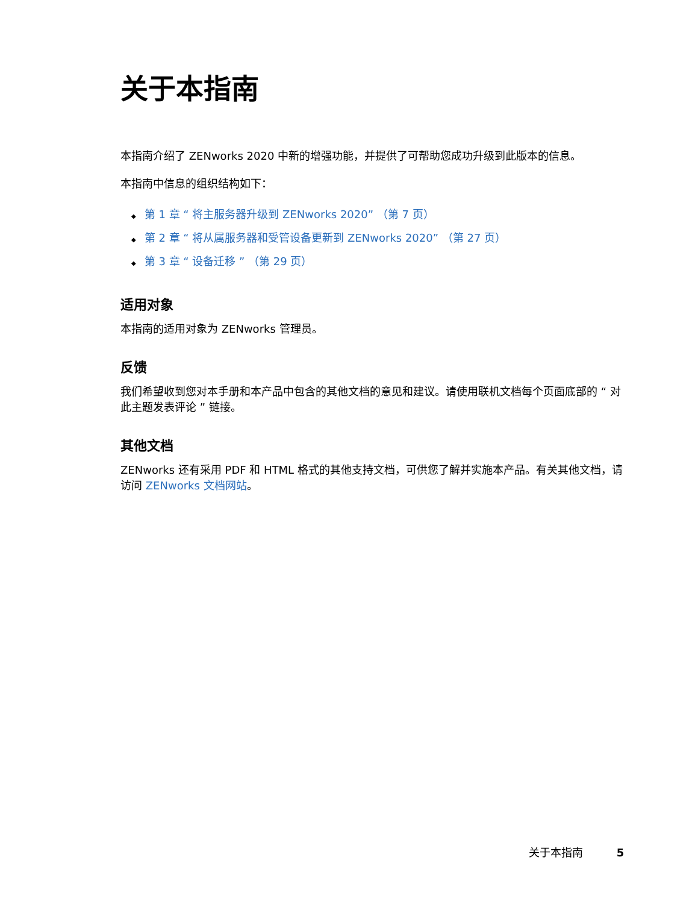关于本指南
本指南介绍了 ZENworks 2020 中新的增强功能，并提供了可帮助您成功升级到此版本的信息。
本指南中信息的组织结构如下：
◆ 第 1 章 “ 将主服务器升级到 ZENworks 2020” （第 7 页）
◆ 第 2 章 “ 将从属服务器和受管设备更新到 ZENworks 2020” （第 27 页）
◆ 第 3 章 “ 设备迁移 ” （第 29 页）
适用对象
本指南的适用对象为 ZENworks 管理员。
反馈
我们希望收到您对本手册和本产品中包含的其他文档的意见和建议。请使用联机文档每个页面底部的 “ 对此主题发表评论 ” 链接。
其他文档
ZENworks 还有采用 PDF 和 HTML 格式的其他支持文档，可供您了解并实施本产品。有关其他文档，请访问 ZENworks 文档网站。
关于本指南 5